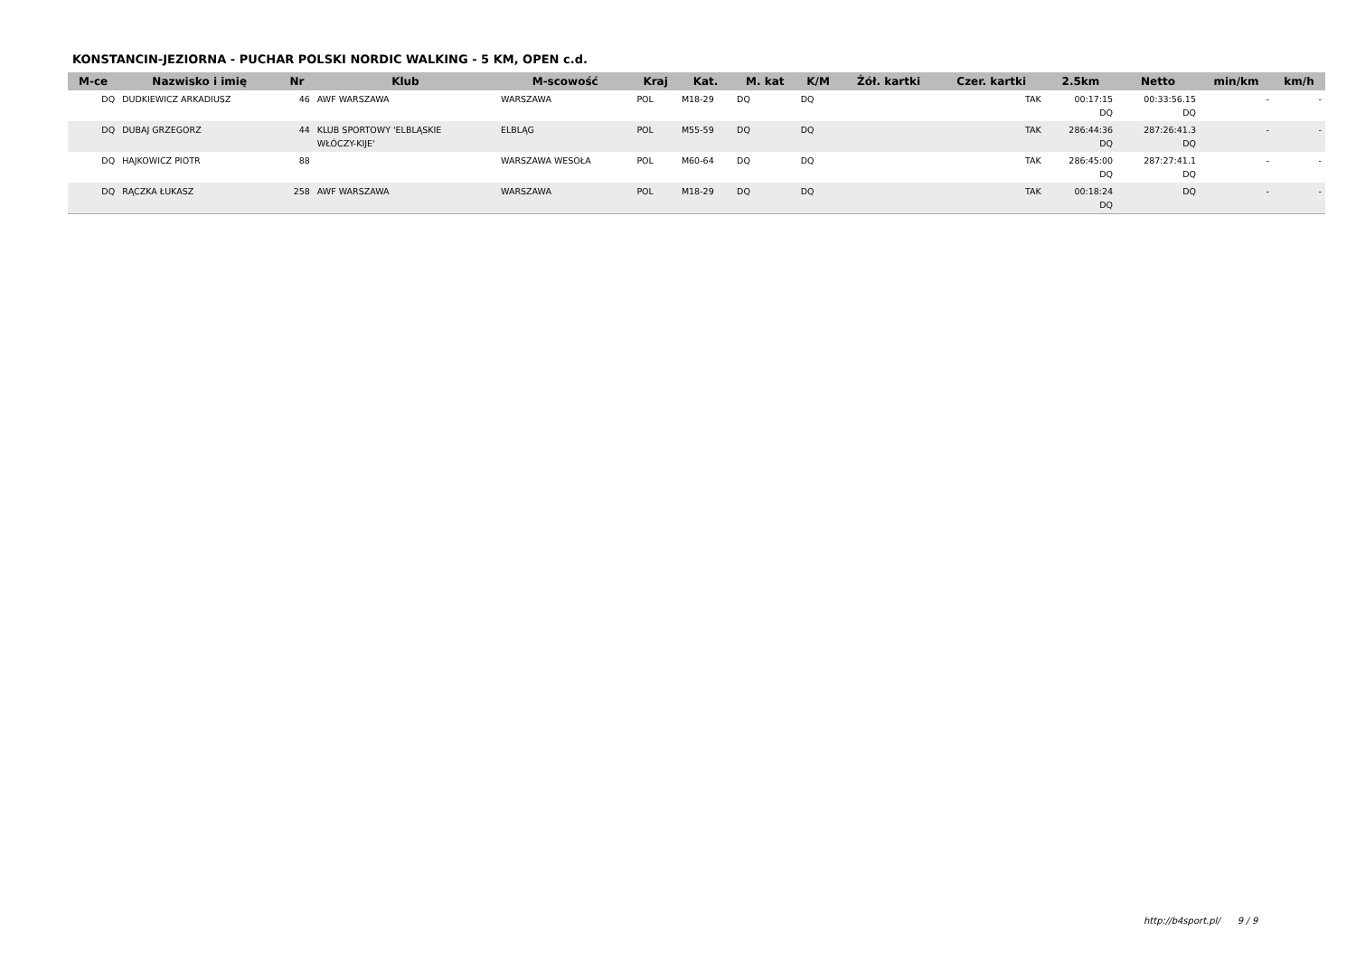KONSTANCIN-JEZIORNA - PUCHAR POLSKI NORDIC WALKING - 5 KM, OPEN c.d.
| M-ce | Nazwisko i imię | Nr | Klub | M-scowość | Kraj | Kat. | M. kat | K/M | Żół. kartki | Czer. kartki | 2.5km | Netto | min/km | km/h |
| --- | --- | --- | --- | --- | --- | --- | --- | --- | --- | --- | --- | --- | --- | --- |
| DQ | DUDKIEWICZ ARKADIUSZ | 46 | AWF WARSZAWA | WARSZAWA | POL | M18-29 | DQ | DQ | | TAK | 00:17:15 DQ | 00:33:56.15 DQ | - | - |
| DQ | DUBAJ GRZEGORZ | 44 | KLUB SPORTOWY 'ELBLĄSKIE WŁÓCZY-KIJE' | ELBLĄG | POL | M55-59 | DQ | DQ | | TAK | 286:44:36 DQ | 287:26:41.3 DQ | - | - |
| DQ | HAJKOWICZ PIOTR | 88 | | WARSZAWA WESOŁA | POL | M60-64 | DQ | DQ | | TAK | 286:45:00 DQ | 287:27:41.1 DQ | - | - |
| DQ | RĄCZKA ŁUKASZ | 258 | AWF WARSZAWA | WARSZAWA | POL | M18-29 | DQ | DQ | | TAK | 00:18:24 DQ | DQ | - | - |
http://b4sport.pl/ 9 / 9